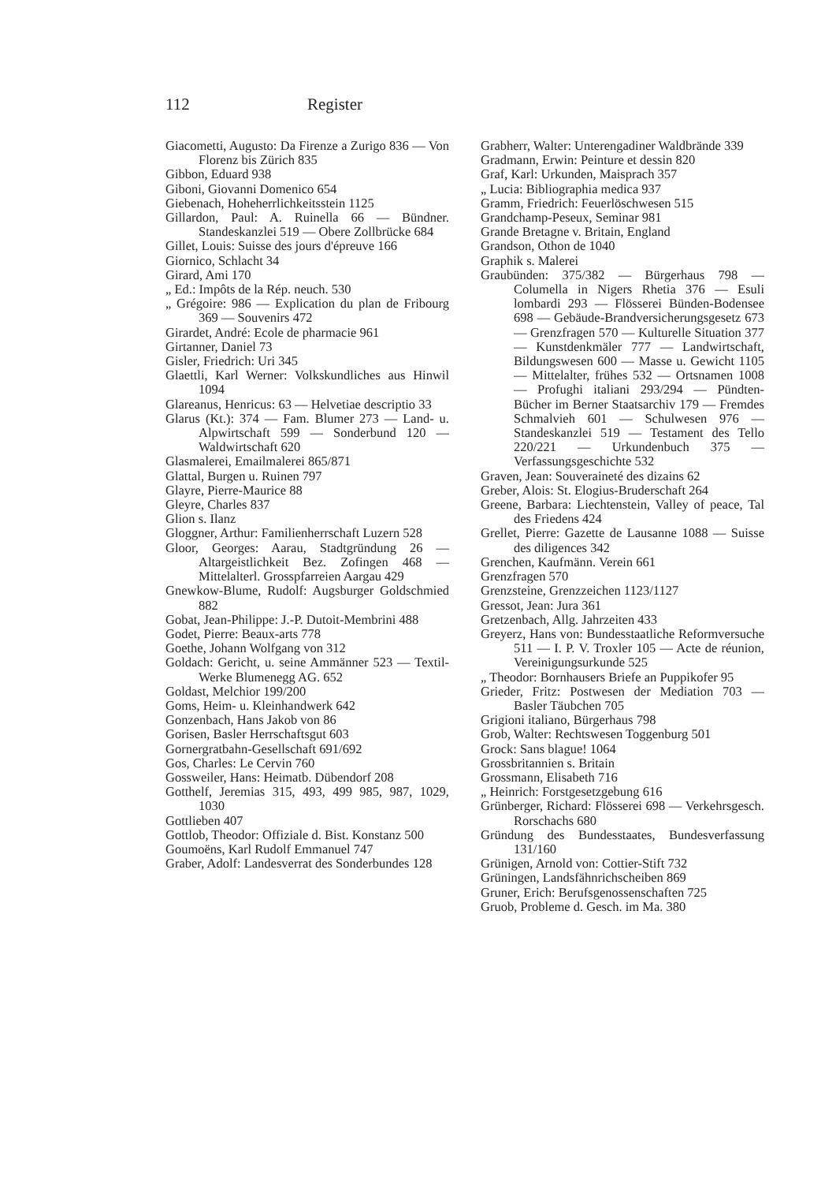112 Register
Giacometti, Augusto: Da Firenze a Zurigo 836 — Von Florenz bis Zürich 835
Gibbon, Eduard 938
Giboni, Giovanni Domenico 654
Giebenach, Hoheherrlichkeitsstein 1125
Gillardon, Paul: A. Ruinella 66 — Bündner. Standeskanzlei 519 — Obere Zollbrücke 684
Gillet, Louis: Suisse des jours d'épreuve 166
Giornico, Schlacht 34
Girard, Ami 170
„ Ed.: Impôts de la Rép. neuch. 530
„ Grégoire: 986 — Explication du plan de Fribourg 369 — Souvenirs 472
Girardet, André: Ecole de pharmacie 961
Girtanner, Daniel 73
Gisler, Friedrich: Uri 345
Glaettli, Karl Werner: Volkskundliches aus Hinwil 1094
Glareanus, Henricus: 63 — Helvetiae descriptio 33
Glarus (Kt.): 374 — Fam. Blumer 273 — Land- u. Alpwirtschaft 599 — Sonderbund 120 — Waldwirtschaft 620
Glasmalerei, Emailmalerei 865/871
Glattal, Burgen u. Ruinen 797
Glayre, Pierre-Maurice 88
Gleyre, Charles 837
Glion s. Ilanz
Gloggner, Arthur: Familienherrschaft Luzern 528
Gloor, Georges: Aarau, Stadtgründung 26 — Altargeistlichkeit Bez. Zofingen 468 — Mittelalterl. Grosspfarreien Aargau 429
Gnewkow-Blume, Rudolf: Augsburger Goldschmied 882
Gobat, Jean-Philippe: J.-P. Dutoit-Membrini 488
Godet, Pierre: Beaux-arts 778
Goethe, Johann Wolfgang von 312
Goldach: Gericht, u. seine Ammänner 523 — Textil-Werke Blumenegg AG. 652
Goldast, Melchior 199/200
Goms, Heim- u. Kleinhandwerk 642
Gonzenbach, Hans Jakob von 86
Gorisen, Basler Herrschaftsgut 603
Gornergratbahn-Gesellschaft 691/692
Gos, Charles: Le Cervin 760
Gossweiler, Hans: Heimatb. Dübendorf 208
Gotthelf, Jeremias 315, 493, 499 985, 987, 1029, 1030
Gottlieben 407
Gottlob, Theodor: Offiziale d. Bist. Konstanz 500
Goumoëns, Karl Rudolf Emmanuel 747
Graber, Adolf: Landesverrat des Sonderbundes 128
Grabherr, Walter: Unterengadiner Waldbrände 339
Gradmann, Erwin: Peinture et dessin 820
Graf, Karl: Urkunden, Maisprach 357
„ Lucia: Bibliographia medica 937
Gramm, Friedrich: Feuerlöschwesen 515
Grandchamp-Peseux, Seminar 981
Grande Bretagne v. Britain, England
Grandson, Othon de 1040
Graphik s. Malerei
Graubünden: 375/382 — Bürgerhaus 798 — Columella in Nigers Rhetia 376 — Esuli lombardi 293 — Flösserei Bünden-Bodensee 698 — Gebäude-Brandversicherungsgesetz 673 — Grenzfragen 570 — Kulturelle Situation 377 — Kunstdenkmäler 777 — Landwirtschaft, Bildungswesen 600 — Masse u. Gewicht 1105 — Mittelalter, frühes 532 — Ortsnamen 1008 — Profughi italiani 293/294 — Pündten-Bücher im Berner Staatsarchiv 179 — Fremdes Schmalvieh 601 — Schulwesen 976 — Standeskanzlei 519 — Testament des Tello 220/221 — Urkundenbuch 375 — Verfassungsgeschichte 532
Graven, Jean: Souveraineté des dizains 62
Greber, Alois: St. Elogius-Bruderschaft 264
Greene, Barbara: Liechtenstein, Valley of peace, Tal des Friedens 424
Grellet, Pierre: Gazette de Lausanne 1088 — Suisse des diligences 342
Grenchen, Kaufmänn. Verein 661
Grenzfragen 570
Grenzsteine, Grenzzeichen 1123/1127
Gressot, Jean: Jura 361
Gretzenbach, Allg. Jahrzeiten 433
Greyerz, Hans von: Bundesstaatliche Reformversuche 511 — I. P. V. Troxler 105 — Acte de réunion, Vereinigungsurkunde 525
„ Theodor: Bornhausers Briefe an Puppikofer 95
Grieder, Fritz: Postwesen der Mediation 703 — Basler Täubchen 705
Grigioni italiano, Bürgerhaus 798
Grob, Walter: Rechtswesen Toggenburg 501
Grock: Sans blague! 1064
Grossbritannien s. Britain
Grossmann, Elisabeth 716
„ Heinrich: Forstgesetzgebung 616
Grünberger, Richard: Flösserei 698 — Verkehrsgesch. Rorschachs 680
Gründung des Bundesstaates, Bundesverfassung 131/160
Grünigen, Arnold von: Cottier-Stift 732
Grüningen, Landsfähnrichscheiben 869
Gruner, Erich: Berufsgenossenschaften 725
Gruob, Probleme d. Gesch. im Ma. 380